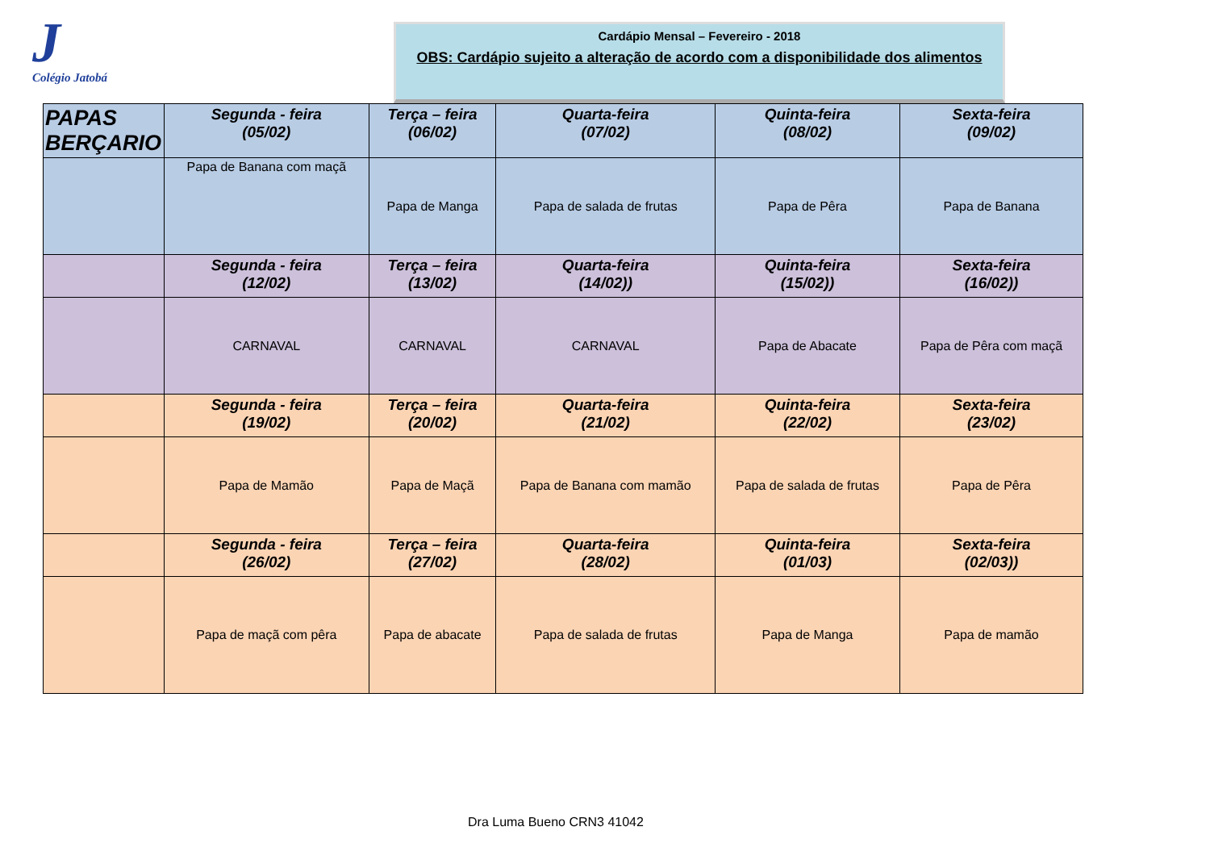J
Colégio Jatobá
Cardápio Mensal – Fevereiro - 2018
OBS: Cardápio sujeito a alteração de acordo com a disponibilidade dos alimentos
| PAPAS BERÇARIO | Segunda - feira (05/02) | Terça – feira (06/02) | Quarta-feira (07/02) | Quinta-feira (08/02) | Sexta-feira (09/02) |
| | Papa de Banana com maçã | Papa de Manga | Papa de salada de frutas | Papa de Pêra | Papa de Banana |
| | Segunda - feira (12/02) | Terça – feira (13/02) | Quarta-feira (14/02)) | Quinta-feira (15/02)) | Sexta-feira (16/02)) |
| | CARNAVAL | CARNAVAL | CARNAVAL | Papa de Abacate | Papa de Pêra com maçã |
| | Segunda - feira (19/02) | Terça – feira (20/02) | Quarta-feira (21/02) | Quinta-feira (22/02) | Sexta-feira (23/02) |
| | Papa de Mamão | Papa de Maçã | Papa de Banana com mamão | Papa de salada de frutas | Papa de Pêra |
| | Segunda - feira (26/02) | Terça – feira (27/02) | Quarta-feira (28/02) | Quinta-feira (01/03) | Sexta-feira (02/03)) |
| | Papa de maçã com pêra | Papa de abacate | Papa de salada de frutas | Papa de Manga | Papa de mamão |
Dra Luma Bueno CRN3 41042